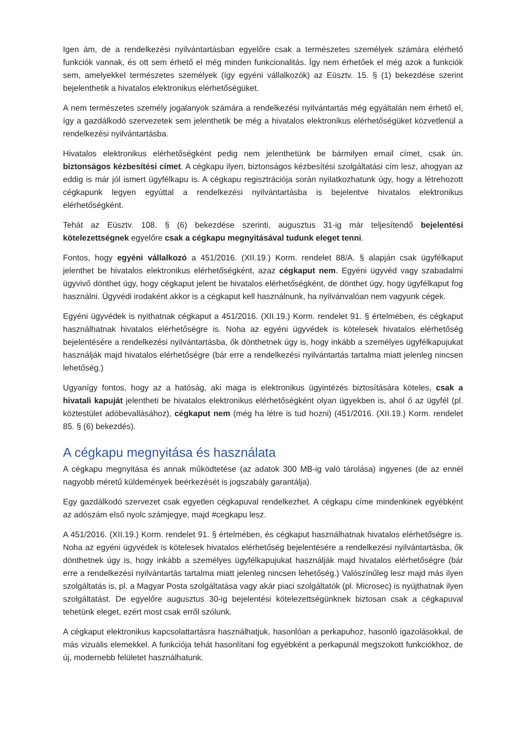Igen ám, de a rendelkezési nyilvántartásban egyelőre csak a természetes személyek számára elérhető funkciók vannak, és ott sem érhető el még minden funkcionalitás. Így nem érhetőek el még azok a funkciók sem, amelyekkel természetes személyek (így egyéni vállalkozók) az Eüsztv. 15. § (1) bekezdése szerint bejelenthetik a hivatalos elektronikus elérhetőségüket.
A nem természetes személy jogalanyok számára a rendelkezési nyilvántartás még egyáltalán nem érhető el, így a gazdálkodó szervezetek sem jelenthetik be még a hivatalos elektronikus elérhetőségüket közvetlenül a rendelkezési nyilvántartásba.
Hivatalos elektronikus elérhetőségként pedig nem jelenthetünk be bármilyen email címet, csak ún. biztonságos kézbesítési címet. A cégkapu ilyen, biztonságos kézbesítési szolgáltatási cím lesz, ahogyan az eddig is már jól ismert ügyfélkapu is. A cégkapu regisztrációja során nyilatkozhatunk úgy, hogy a létrehozott cégkapunk legyen egyúttal a rendelkezési nyilvántartásba is bejelentve hivatalos elektronikus elérhetőségként.
Tehát az Eüsztv. 108. § (6) bekezdése szerinti, augusztus 31-ig már teljesítendő bejelentési kötelezettségnek egyelőre csak a cégkapu megnyitásával tudunk eleget tenni.
Fontos, hogy egyéni vállalkozó a 451/2016. (XII.19.) Korm. rendelet 88/A. § alapján csak ügyfélkaput jelenthet be hivatalos elektronikus elérhetőségként, azaz cégkaput nem. Egyéni ügyvéd vagy szabadalmi ügyvivő dönthet úgy, hogy cégkaput jelent be hivatalos elérhetőségként, de dönthet úgy, hogy ügyfélkaput fog használni. Ügyvédi irodaként akkor is a cégkaput kell használnunk, ha nyilvánvalóan nem vagyunk cégek.
Egyéni ügyvédek is nyithatnak cégkaput a 451/2016. (XII.19.) Korm. rendelet 91. § értelmében, és cégkaput használhatnak hivatalos elérhetőségre is. Noha az egyéni ügyvédek is kötelesek hivatalos elérhetőség bejelentésére a rendelkezési nyilvántartásba, ők dönthetnek úgy is, hogy inkább a személyes ügyfélkapujukat használják majd hivatalos elérhetőségre (bár erre a rendelkezési nyilvántartás tartalma miatt jelenleg nincsen lehetőség.)
Ugyanígy fontos, hogy az a hatóság, aki maga is elektronikus ügyintézés biztosítására köteles, csak a hivatali kapuját jelentheti be hivatalos elektronikus elérhetőségként olyan ügyekben is, ahol ő az ügyfél (pl. köztestület adóbevallásához), cégkaput nem (még ha létre is tud hozni) (451/2016. (XII.19.) Korm. rendelet 85. § (6) bekezdés).
A cégkapu megnyitása és használata
A cégkapu megnyitása és annak működtetése (az adatok 300 MB-ig való tárolása) ingyenes (de az ennél nagyobb méretű küldemények beérkezését is jogszabály garantálja).
Egy gazdálkodó szervezet csak egyetlen cégkapuval rendelkezhet. A cégkapu címe mindenkinek egyébként az adószám első nyolc számjegye, majd #cegkapu lesz.
A 451/2016. (XII.19.) Korm. rendelet 91. § értelmében, és cégkaput használhatnak hivatalos elérhetőségre is. Noha az egyéni ügyvédek is kötelesek hivatalos elérhetőség bejelentésére a rendelkezési nyilvántartásba, ők dönthetnek úgy is, hogy inkább a személyes ügyfélkapujukat használják majd hivatalos elérhetőségre (bár erre a rendelkezési nyilvántartás tartalma miatt jelenleg nincsen lehetőség.) Valószínűleg lesz majd más ilyen szolgáltatás is, pl. a Magyar Posta szolgáltatása vagy akár piaci szolgáltatók (pl. Microsec) is nyújthatnak ilyen szolgáltatást. De egyelőre augusztus 30-ig bejelentési kötelezettségünknek biztosan csak a cégkapuval tehetünk eleget, ezért most csak erről szólunk.
A cégkaput elektronikus kapcsolattartásra használhatjuk, hasonlóan a perkapuhoz, hasonló igazolásokkal, de más vizuális elemekkel. A funkciója tehát hasonlítani fog egyébként a perkapunál megszokott funkciókhoz, de új, modernebb felületet használhatunk.